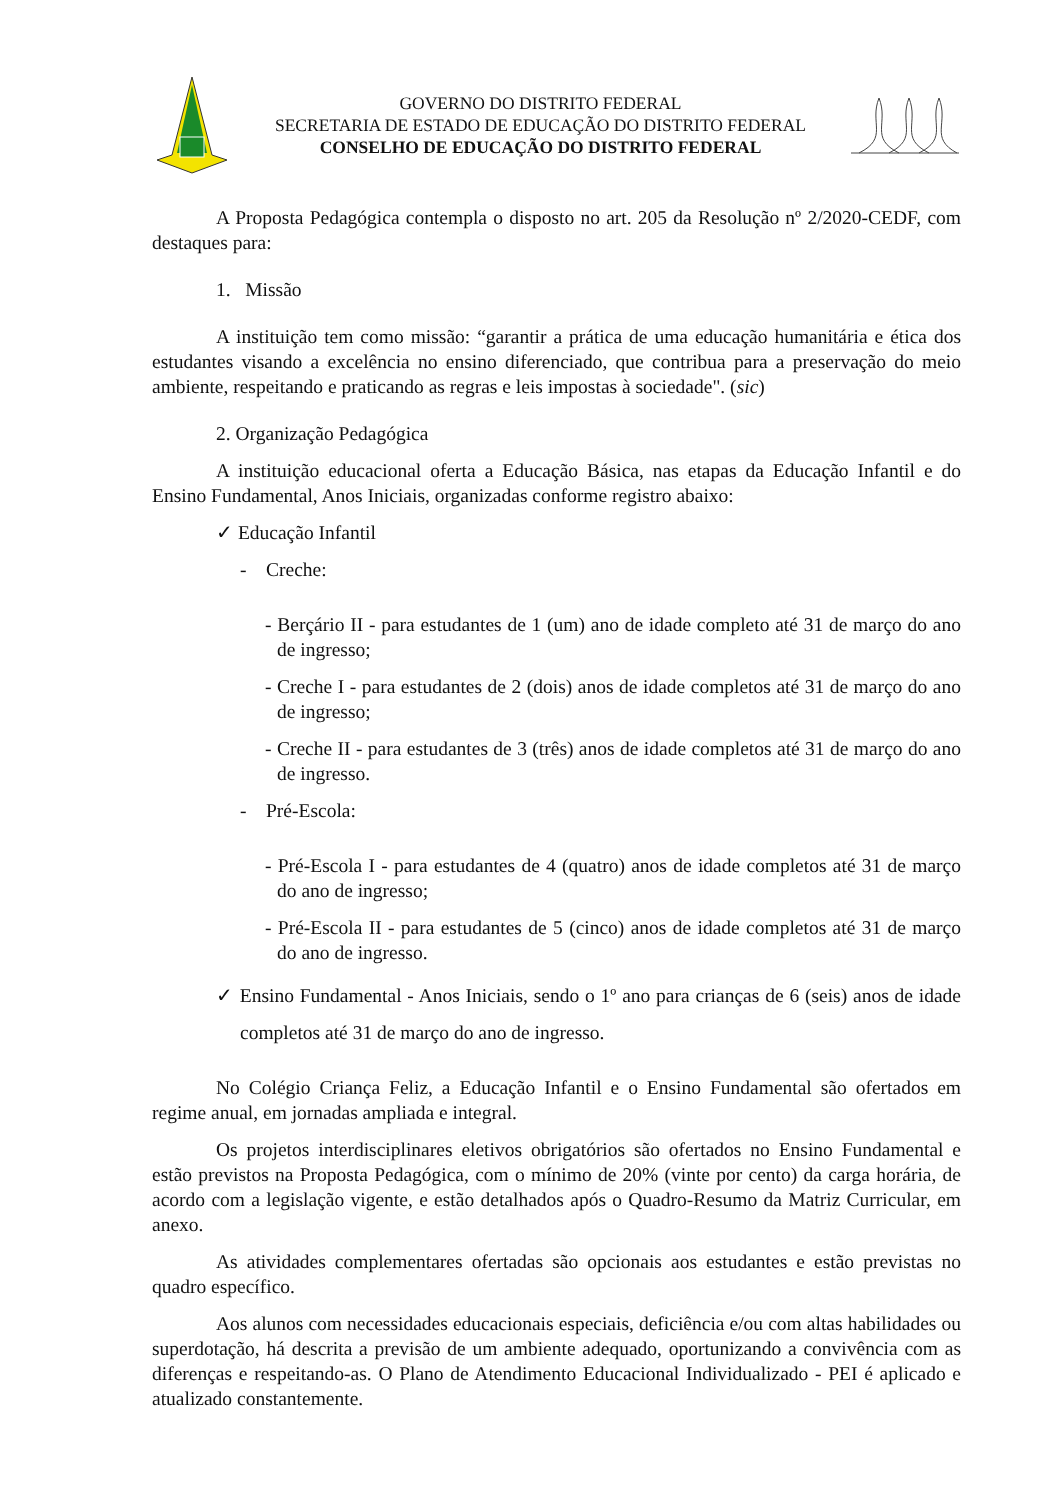GOVERNO DO DISTRITO FEDERAL
SECRETARIA DE ESTADO DE EDUCAÇÃO DO DISTRITO FEDERAL
CONSELHO DE EDUCAÇÃO DO DISTRITO FEDERAL
A Proposta Pedagógica contempla o disposto no art. 205 da Resolução nº 2/2020-CEDF, com destaques para:
1. Missão
A instituição tem como missão: “garantir a prática de uma educação humanitária e ética dos estudantes visando a excelência no ensino diferenciado, que contribua para a preservação do meio ambiente, respeitando e praticando as regras e leis impostas à sociedade". (sic)
2. Organização Pedagógica
A instituição educacional oferta a Educação Básica, nas etapas da Educação Infantil e do Ensino Fundamental, Anos Iniciais, organizadas conforme registro abaixo:
✓ Educação Infantil
- Creche:
- Berçário II - para estudantes de 1 (um) ano de idade completo até 31 de março do ano de ingresso;
- Creche I - para estudantes de 2 (dois) anos de idade completos até 31 de março do ano de ingresso;
- Creche II - para estudantes de 3 (três) anos de idade completos até 31 de março do ano de ingresso.
- Pré-Escola:
- Pré-Escola I - para estudantes de 4 (quatro) anos de idade completos até 31 de março do ano de ingresso;
- Pré-Escola II - para estudantes de 5 (cinco) anos de idade completos até 31 de março do ano de ingresso.
✓ Ensino Fundamental - Anos Iniciais, sendo o 1º ano para crianças de 6 (seis) anos de idade completos até 31 de março do ano de ingresso.
No Colégio Criança Feliz, a Educação Infantil e o Ensino Fundamental são ofertados em regime anual, em jornadas ampliada e integral.
Os projetos interdisciplinares eletivos obrigatórios são ofertados no Ensino Fundamental e estão previstos na Proposta Pedagógica, com o mínimo de 20% (vinte por cento) da carga horária, de acordo com a legislação vigente, e estão detalhados após o Quadro-Resumo da Matriz Curricular, em anexo.
As atividades complementares ofertadas são opcionais aos estudantes e estão previstas no quadro específico.
Aos alunos com necessidades educacionais especiais, deficiência e/ou com altas habilidades ou superdotação, há descrita a previsão de um ambiente adequado, oportunizando a convivência com as diferenças e respeitando-as. O Plano de Atendimento Educacional Individualizado - PEI é aplicado e atualizado constantemente.